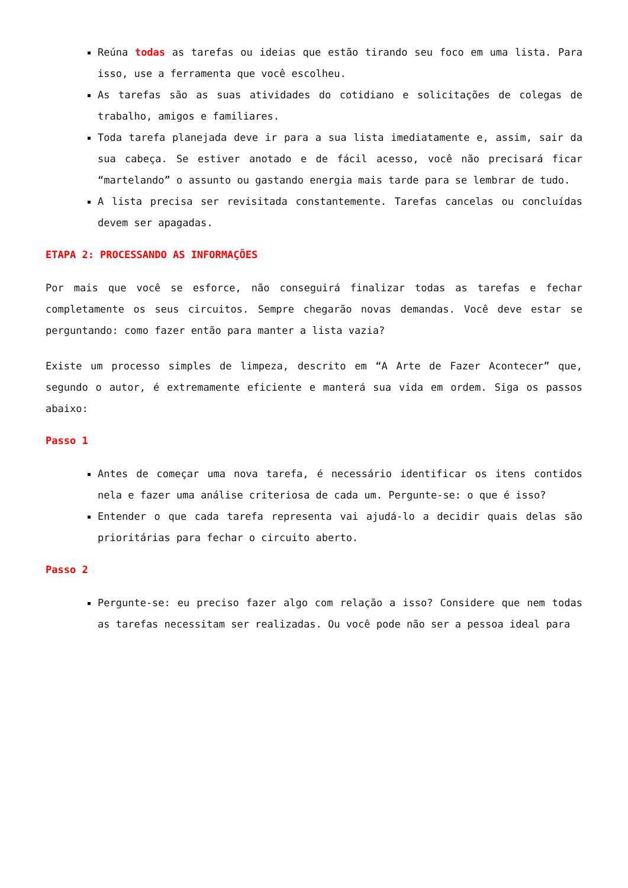Reúna todas as tarefas ou ideias que estão tirando seu foco em uma lista. Para isso, use a ferramenta que você escolheu.
As tarefas são as suas atividades do cotidiano e solicitações de colegas de trabalho, amigos e familiares.
Toda tarefa planejada deve ir para a sua lista imediatamente e, assim, sair da sua cabeça. Se estiver anotado e de fácil acesso, você não precisará ficar “martelando” o assunto ou gastando energia mais tarde para se lembrar de tudo.
A lista precisa ser revisitada constantemente. Tarefas cancelas ou concluídas devem ser apagadas.
ETAPA 2: PROCESSANDO AS INFORMAÇÕES
Por mais que você se esforce, não conseguirá finalizar todas as tarefas e fechar completamente os seus circuitos. Sempre chegarão novas demandas. Você deve estar se perguntando: como fazer então para manter a lista vazia?
Existe um processo simples de limpeza, descrito em “A Arte de Fazer Acontecer” que, segundo o autor, é extremamente eficiente e manterá sua vida em ordem. Siga os passos abaixo:
Passo 1
Antes de começar uma nova tarefa, é necessário identificar os itens contidos nela e fazer uma análise criteriosa de cada um. Pergunte-se: o que é isso?
Entender o que cada tarefa representa vai ajudá-lo a decidir quais delas são prioritárias para fechar o circuito aberto.
Passo 2
Pergunte-se: eu preciso fazer algo com relação a isso? Considere que nem todas as tarefas necessitam ser realizadas. Ou você pode não ser a pessoa ideal para